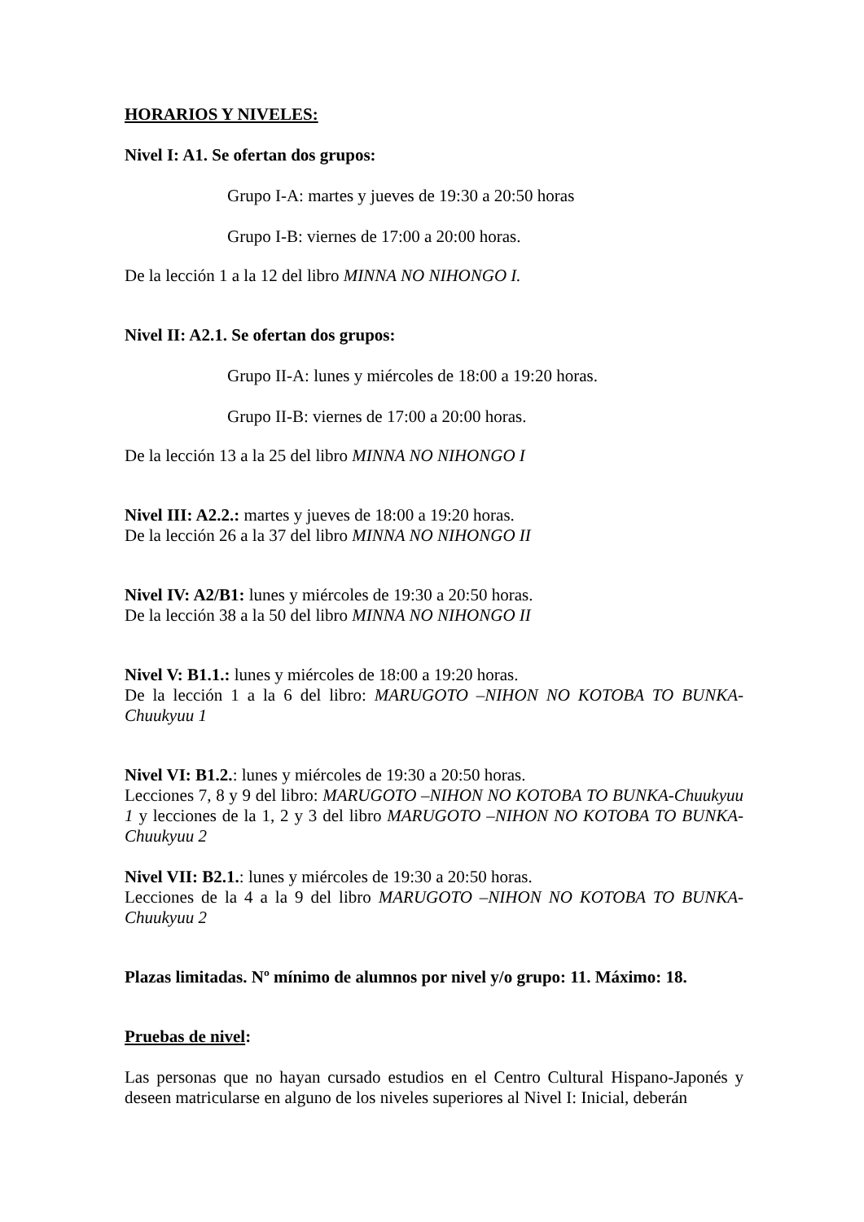HORARIOS Y NIVELES:
Nivel I: A1. Se ofertan dos grupos:
Grupo I-A: martes y jueves de 19:30 a 20:50 horas
Grupo I-B: viernes de 17:00 a 20:00 horas.
De la lección 1 a la 12 del libro MINNA NO NIHONGO I.
Nivel II: A2.1. Se ofertan dos grupos:
Grupo II-A: lunes y miércoles de 18:00 a 19:20 horas.
Grupo II-B: viernes de 17:00 a 20:00 horas.
De la lección 13 a la 25 del libro MINNA NO NIHONGO I
Nivel III: A2.2.: martes y jueves de 18:00 a 19:20 horas.
De la lección 26 a la 37 del libro MINNA NO NIHONGO II
Nivel IV: A2/B1: lunes y miércoles de 19:30 a 20:50 horas.
De la lección 38 a la 50 del libro MINNA NO NIHONGO II
Nivel V: B1.1.: lunes y miércoles de 18:00 a 19:20 horas.
De la lección 1 a la 6 del libro: MARUGOTO –NIHON NO KOTOBA TO BUNKA-Chuukyuu 1
Nivel VI: B1.2.: lunes y miércoles de 19:30 a 20:50 horas.
Lecciones 7, 8 y 9 del libro: MARUGOTO –NIHON NO KOTOBA TO BUNKA-Chuukyuu 1 y lecciones de la 1, 2 y 3 del libro MARUGOTO –NIHON NO KOTOBA TO BUNKA- Chuukyuu 2
Nivel VII: B2.1.: lunes y miércoles de 19:30 a 20:50 horas.
Lecciones de la 4 a la 9 del libro MARUGOTO –NIHON NO KOTOBA TO BUNKA-Chuukyuu 2
Plazas limitadas. Nº mínimo de alumnos por nivel y/o grupo: 11. Máximo: 18.
Pruebas de nivel:
Las personas que no hayan cursado estudios en el Centro Cultural Hispano-Japonés y deseen matricularse en alguno de los niveles superiores al Nivel I: Inicial, deberán